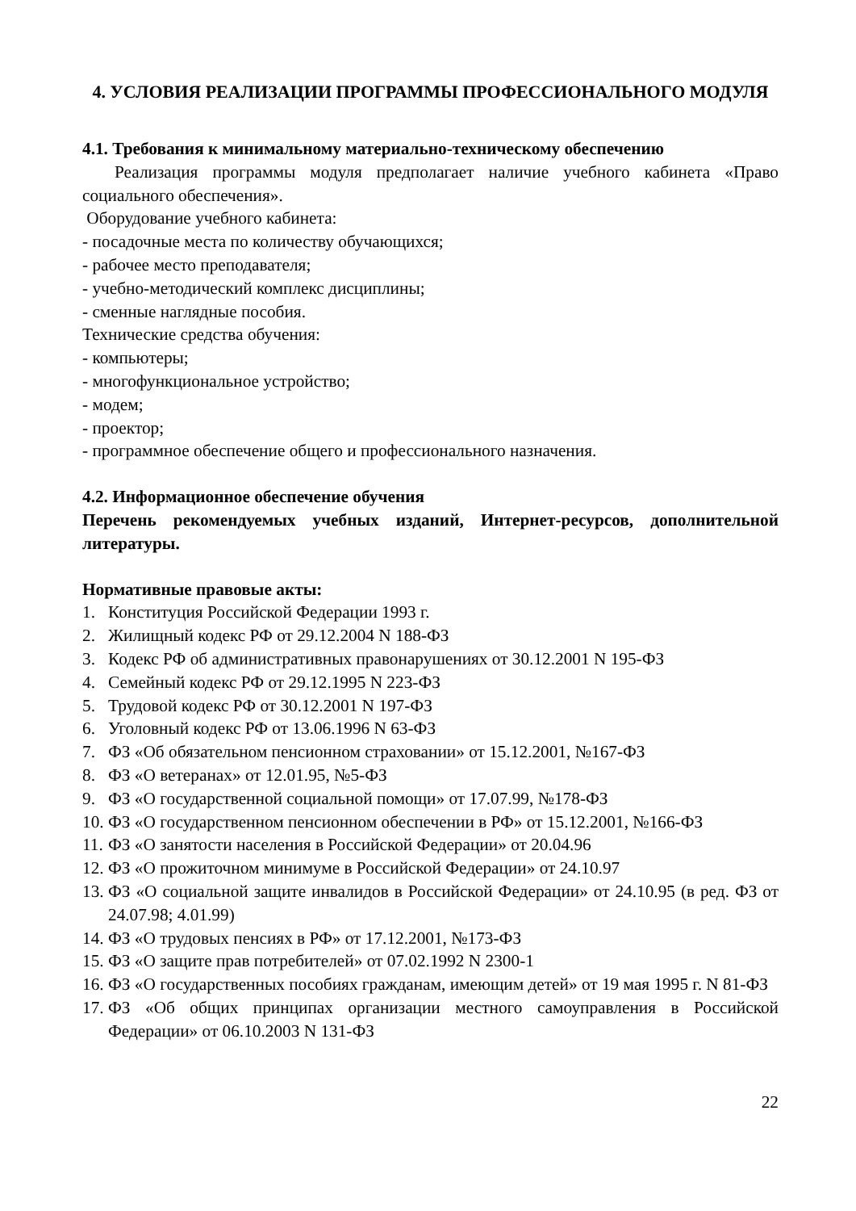4. УСЛОВИЯ РЕАЛИЗАЦИИ ПРОГРАММЫ ПРОФЕССИОНАЛЬНОГО МОДУЛЯ
4.1. Требования к минимальному материально-техническому обеспечению
Реализация программы модуля предполагает наличие учебного кабинета «Право социального обеспечения».
Оборудование учебного кабинета:
- посадочные места по количеству обучающихся;
- рабочее место преподавателя;
- учебно-методический комплекс дисциплины;
- сменные наглядные пособия.
Технические средства обучения:
- компьютеры;
- многофункциональное устройство;
- модем;
- проектор;
- программное обеспечение общего и профессионального назначения.
4.2. Информационное обеспечение обучения
Перечень рекомендуемых учебных изданий, Интернет-ресурсов, дополнительной литературы.
Нормативные правовые акты:
1. Конституция Российской Федерации 1993 г.
2. Жилищный кодекс РФ от 29.12.2004 N 188-ФЗ
3. Кодекс РФ об административных правонарушениях от 30.12.2001 N 195-ФЗ
4. Семейный кодекс РФ от 29.12.1995 N 223-ФЗ
5. Трудовой кодекс РФ от 30.12.2001 N 197-ФЗ
6. Уголовный кодекс РФ от 13.06.1996 N 63-ФЗ
7. ФЗ «Об обязательном пенсионном страховании» от 15.12.2001, №167-ФЗ
8. ФЗ «О ветеранах» от 12.01.95, №5-ФЗ
9. ФЗ «О государственной социальной помощи» от 17.07.99, №178-ФЗ
10. ФЗ «О государственном пенсионном обеспечении в РФ» от 15.12.2001, №166-ФЗ
11. ФЗ «О занятости населения в Российской Федерации» от 20.04.96
12. ФЗ «О прожиточном минимуме в Российской Федерации» от 24.10.97
13. ФЗ «О социальной защите инвалидов в Российской Федерации» от 24.10.95 (в ред. ФЗ от 24.07.98; 4.01.99)
14. ФЗ «О трудовых пенсиях в РФ» от 17.12.2001, №173-ФЗ
15. ФЗ «О защите прав потребителей» от 07.02.1992 N 2300-1
16. ФЗ «О государственных пособиях гражданам, имеющим детей» от 19 мая 1995 г. N 81-ФЗ
17. ФЗ «Об общих принципах организации местного самоуправления в Российской Федерации» от 06.10.2003 N 131-ФЗ
22